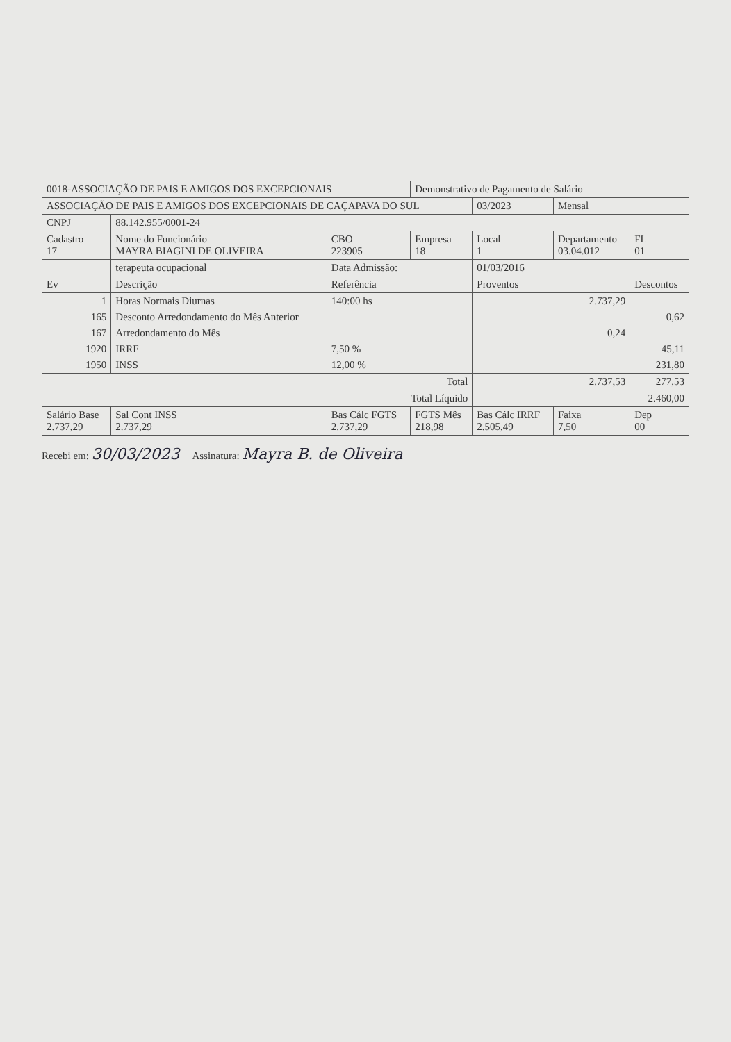| 0018-ASSOCIAÇÃO DE PAIS E AMIGOS DOS EXCEPCIONAIS | | | | Demonstrativo de Pagamento de Salário | | | |
| ASSOCIAÇÃO DE PAIS E AMIGOS DOS EXCEPCIONAIS DE CAÇAPAVA DO SUL | | | | | 03/2023 | Mensal | |
| CNPJ | 88.142.955/0001-24 | | | | | | |
| Cadastro 17 | Nome do Funcionário MAYRA BIAGINI DE OLIVEIRA | | CBO 223905 | Empresa 18 | Local 1 | Departamento 03.04.012 | FL 01 |
| | terapeuta ocupacional | | Data Admissão: | | 01/03/2016 | | |
| Ev | Descrição | | Referência | | Proventos | | Descontos |
| 1 | Horas Normais Diurnas | | 140:00 hs | | 2.737,29 | | |
| 165 | Desconto Arredondamento do Mês Anterior | | | | | | 0,62 |
| 167 | Arredondamento do Mês | | | | 0,24 | | |
| 1920 | IRRF | | 7,50 % | | | | 45,11 |
| 1950 | INSS | | 12,00 % | | | | 231,80 |
| Total | | | | | 2.737,53 | | 277,53 |
| Total Líquido | | | | | 2.460,00 | | |
| Salário Base 2.737,29 | | Sal Cont INSS 2.737,29 | Bas Cálc FGTS 2.737,29 | FGTS Mês 218,98 | Bas Cálc IRRF 2.505,49 | Faixa 7,50 | Dep 00 |
Recebi em: 30/03/2023 Assinatura: Mayra B. de Oliveira